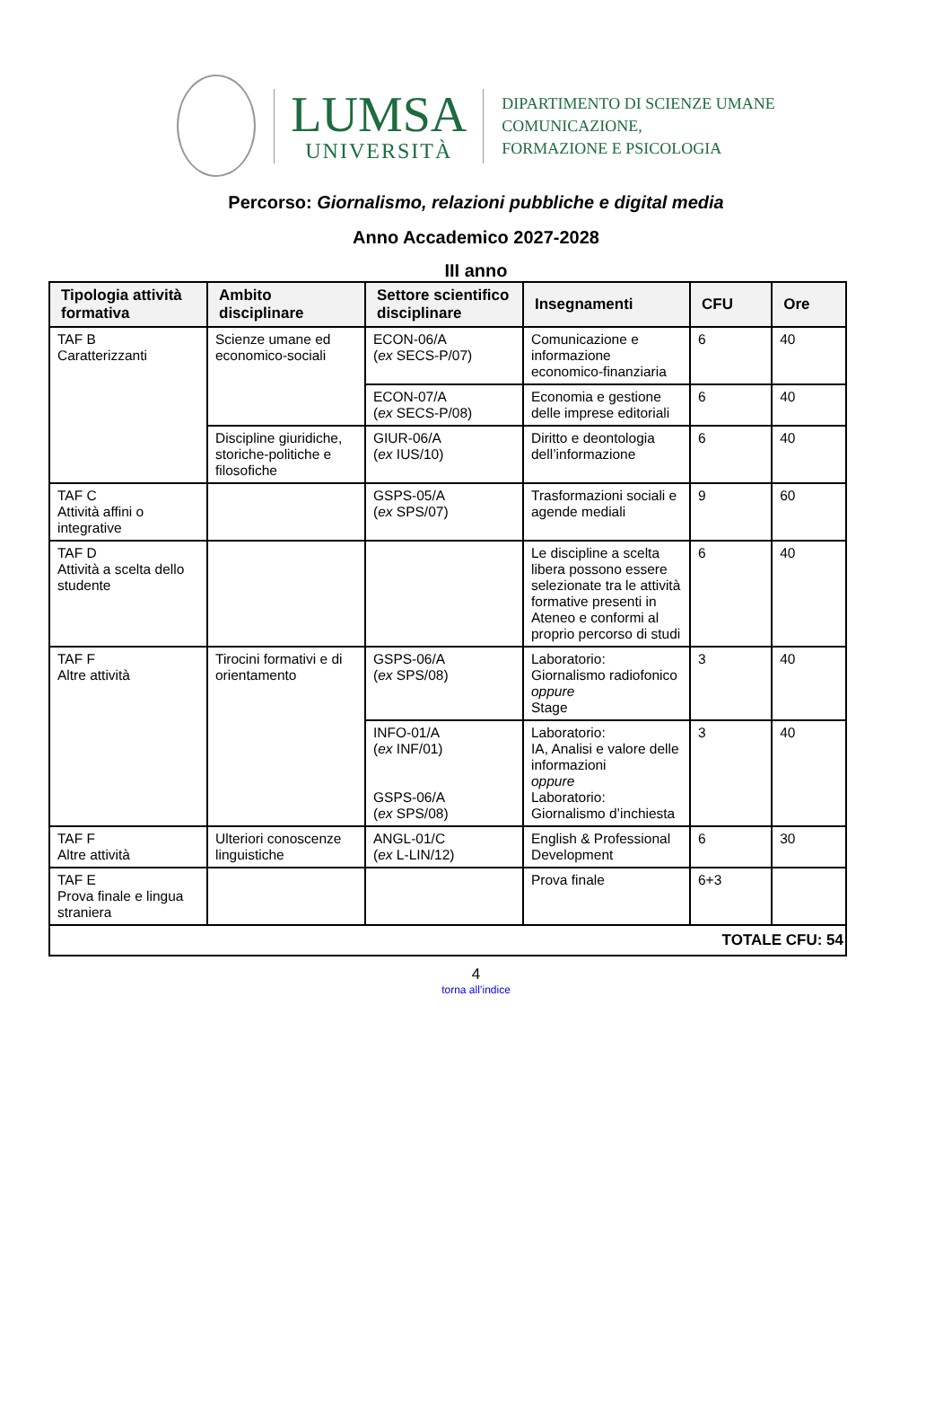LUMSA
UNIVERSITÀ
DIPARTIMENTO DI SCIENZE UMANE
COMUNICAZIONE,
FORMAZIONE E PSICOLOGIA
Percorso: Giornalismo, relazioni pubbliche e digital media
Anno Accademico 2027-2028
III anno
| Tipologia attività formativa | Ambito disciplinare | Settore scientifico disciplinare | Insegnamenti | CFU | Ore |
| --- | --- | --- | --- | --- | --- |
| TAF B Caratterizzanti | Scienze umane ed economico-sociali | ECON-06/A ( ex SECS-P/07) | Comunicazione e informazione economico-finanziaria | 6 | 40 |
| | | ECON-07/A ( ex SECS-P/08) | Economia e gestione delle imprese editoriali | 6 | 40 |
| | Discipline giuridiche, storiche-politiche e filosofiche | GIUR-06/A ( ex IUS/10) | Diritto e deontologia dell’informazione | 6 | 40 |
| TAF C Attività affini o integrative | | GSPS-05/A ( ex SPS/07) | Trasformazioni sociali e agende mediali | 9 | 60 |
| TAF D Attività a scelta dello studente | | | Le discipline a scelta libera possono essere selezionate tra le attività formative presenti in Ateneo e conformi al proprio percorso di studi | 6 | 40 |
| TAF F Altre attività | Tirocini formativi e di orientamento | GSPS-06/A ( ex SPS/08) | Laboratorio: Giornalismo radiofonico oppure Stage | 3 | 40 |
| | | INFO-01/A ( ex INF/01) GSPS-06/A ( ex SPS/08) | Laboratorio: IA, Analisi e valore delle informazioni oppure Laboratorio: Giornalismo d’inchiesta | 3 | 40 |
| TAF F Altre attività | Ulteriori conoscenze linguistiche | ANGL-01/C ( ex L-LIN/12) | English & Professional Development | 6 | 30 |
| TAF E Prova finale e lingua straniera | | | Prova finale | 6+3 | |
| TOTALE CFU: 54 | | | | | |
4
torna all’indice